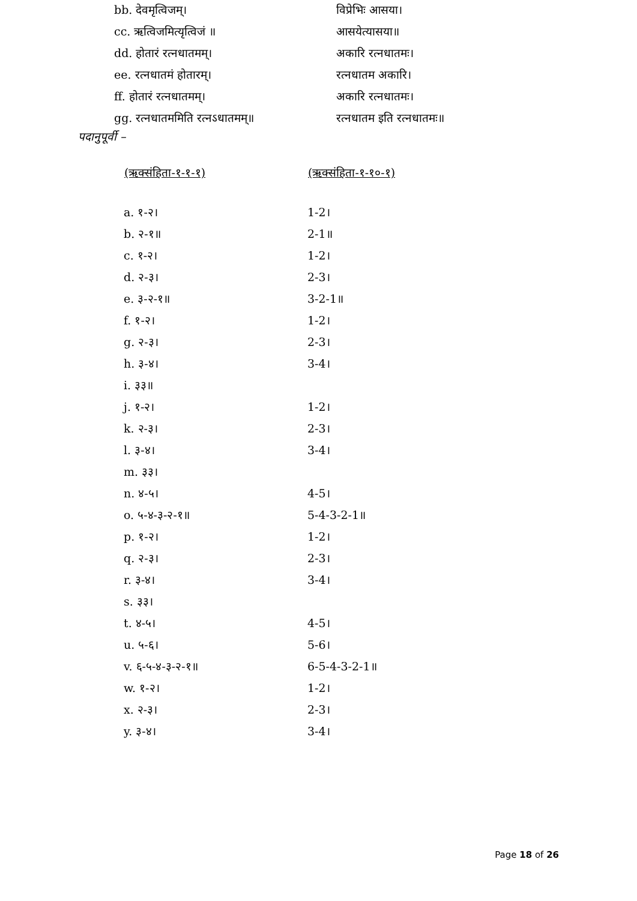| bb. देवमृत्विजम्। | विप्रेभिः आसया। |
| cc. ऋत्विजमित्यृत्विजं ॥ | आसयेत्यासया॥ |
| dd. होतारं रत्नधातमम्। | अकारि रत्नधातमः। |
| ee. रत्नधातमं होतारम्। | रत्नधातम अकारि। |
| ff. होतारं रत्नधातमम्। | अकारि रत्नधातमः। |
| gg. रत्नधातममिति रत्नऽधातमम्॥ | रत्नधातम इति रत्नधातमः॥ |
पदानुपूर्वी –
| (ऋक्संहिता-१-१-१) | (ऋक्संहिता-१-१०-१) |
| --- | --- |
| a. १-२। | 1-2। |
| b. २-१॥ | 2-1॥ |
| c. १-२। | 1-2। |
| d. २-३। | 2-3। |
| e. ३-२-१॥ | 3-2-1॥ |
| f. १-२। | 1-2। |
| g. २-३। | 2-3। |
| h. ३-४। | 3-4। |
| i. ३३॥ | |
| j. १-२। | 1-2। |
| k. २-३। | 2-3। |
| l. ३-४। | 3-4। |
| m. ३३। | |
| n. ४-५। | 4-5। |
| o. ५-४-३-२-१॥ | 5-4-3-2-1॥ |
| p. १-२। | 1-2। |
| q. २-३। | 2-3। |
| r. ३-४। | 3-4। |
| s. ३३। | |
| t. ४-५। | 4-5। |
| u. ५-६। | 5-6। |
| v. ६-५-४-३-२-१॥ | 6-5-4-3-2-1॥ |
| w. १-२। | 1-2। |
| x. २-३। | 2-3। |
| y. ३-४। | 3-4। |
Page 18 of 26